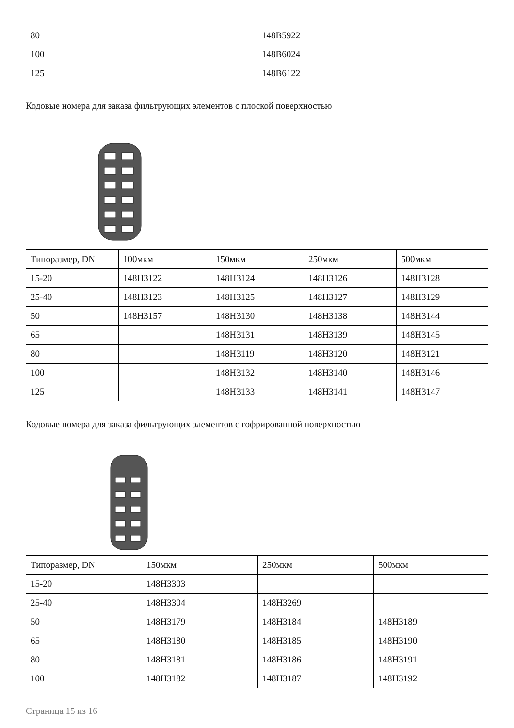| 80 | 148B5922 |
| 100 | 148B6024 |
| 125 | 148B6122 |
Кодовые номера для заказа фильтрующих элементов с плоской поверхностью
| Типоразмер, DN | 100мкм | 150мкм | 250мкм | 500мкм |
| 15-20 | 148H3122 | 148H3124 | 148H3126 | 148H3128 |
| 25-40 | 148H3123 | 148H3125 | 148H3127 | 148H3129 |
| 50 | 148H3157 | 148H3130 | 148H3138 | 148H3144 |
| 65 | | 148H3131 | 148H3139 | 148H3145 |
| 80 | | 148H3119 | 148H3120 | 148H3121 |
| 100 | | 148H3132 | 148H3140 | 148H3146 |
| 125 | | 148H3133 | 148H3141 | 148H3147 |
Кодовые номера для заказа фильтрующих элементов с гофрированной поверхностью
| Типоразмер, DN | 150мкм | 250мкм | 500мкм |
| 15-20 | 148H3303 | | |
| 25-40 | 148H3304 | 148H3269 | |
| 50 | 148H3179 | 148H3184 | 148H3189 |
| 65 | 148H3180 | 148H3185 | 148H3190 |
| 80 | 148H3181 | 148H3186 | 148H3191 |
| 100 | 148H3182 | 148H3187 | 148H3192 |
Страница 15 из 16